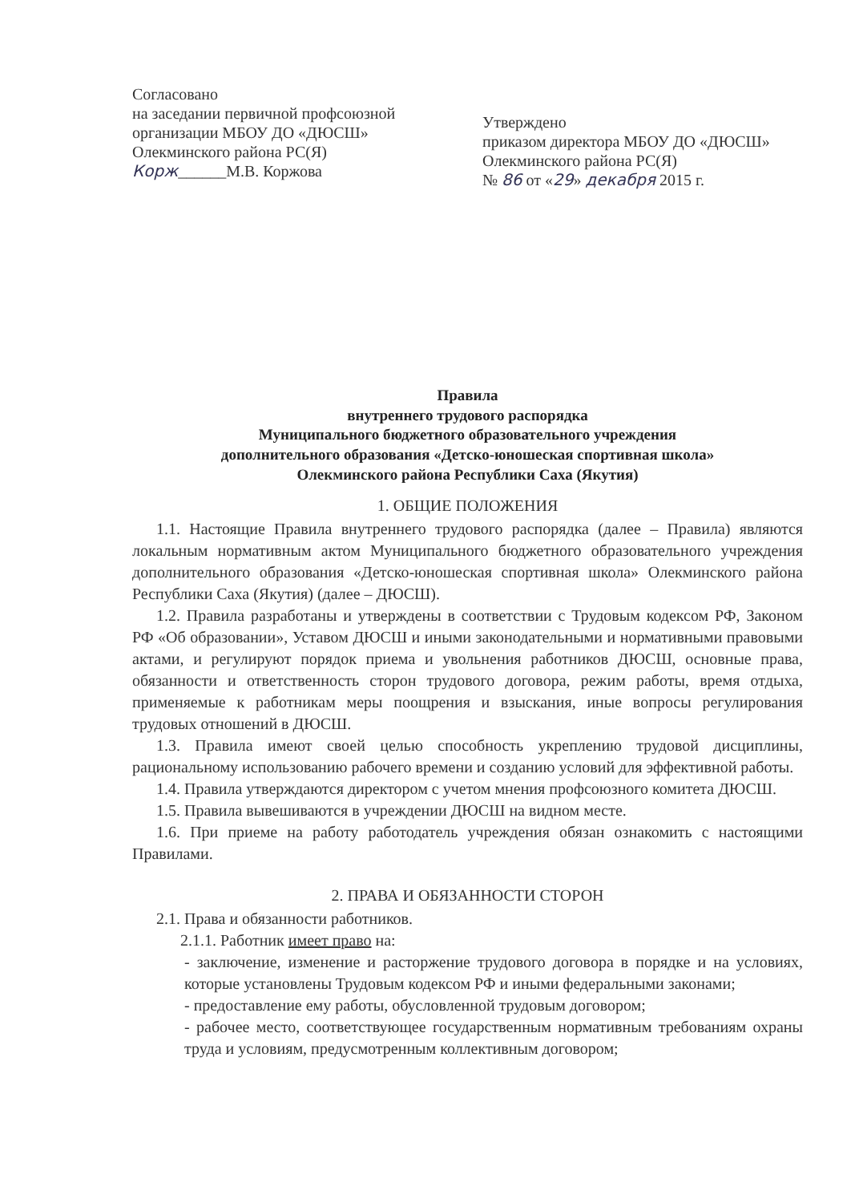Согласовано
на заседании первичной профсоюзной организации МБОУ ДО «ДЮСШ» Олекминского района РС(Я)
Корж______М.В. Коржова
Утверждено
приказом директора МБОУ ДО «ДЮСШ» Олекминского района РС(Я)
№ 86 от «29» декабря 2015 г.
Правила
внутреннего трудового распорядка
Муниципального бюджетного образовательного учреждения
дополнительного образования «Детско-юношеская спортивная школа»
Олекминского района Республики Саха (Якутия)
1. ОБЩИЕ ПОЛОЖЕНИЯ
1.1. Настоящие Правила внутреннего трудового распорядка (далее – Правила) являются локальным нормативным актом Муниципального бюджетного образовательного учреждения дополнительного образования «Детско-юношеская спортивная школа» Олекминского района Республики Саха (Якутия) (далее – ДЮСШ).
1.2. Правила разработаны и утверждены в соответствии с Трудовым кодексом РФ, Законом РФ «Об образовании», Уставом ДЮСШ и иными законодательными и нормативными правовыми актами, и регулируют порядок приема и увольнения работников ДЮСШ, основные права, обязанности и ответственность сторон трудового договора, режим работы, время отдыха, применяемые к работникам меры поощрения и взыскания, иные вопросы регулирования трудовых отношений в ДЮСШ.
1.3. Правила имеют своей целью способность укреплению трудовой дисциплины, рациональному использованию рабочего времени и созданию условий для эффективной работы.
1.4. Правила утверждаются директором с учетом мнения профсоюзного комитета ДЮСШ.
1.5. Правила вывешиваются в учреждении ДЮСШ на видном месте.
1.6. При приеме на работу работодатель учреждения обязан ознакомить с настоящими Правилами.
2. ПРАВА И ОБЯЗАННОСТИ СТОРОН
2.1. Права и обязанности работников.
2.1.1. Работник имеет право на:
- заключение, изменение и расторжение трудового договора в порядке и на условиях, которые установлены Трудовым кодексом РФ и иными федеральными законами;
- предоставление ему работы, обусловленной трудовым договором;
- рабочее место, соответствующее государственным нормативным требованиям охраны труда и условиям, предусмотренным коллективным договором;